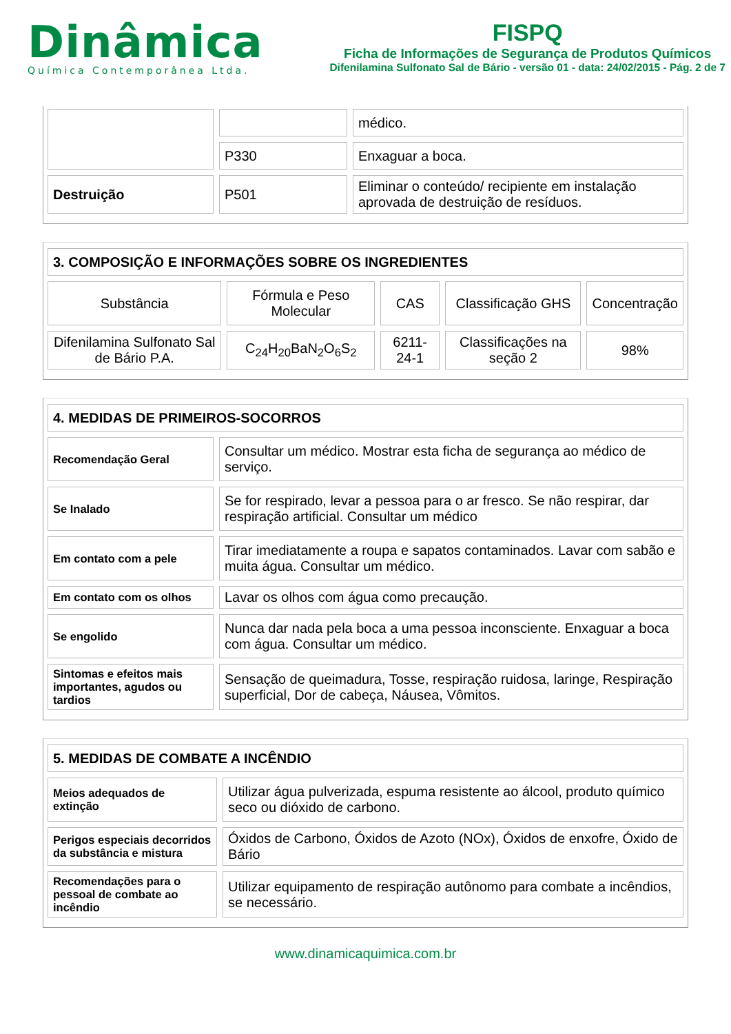Dinâmica
Química Contemporânea Ltda.
FISPQ
Ficha de Informações de Segurança de Produtos Químicos
Difenilamina Sulfonato Sal de Bário - versão 01 - data: 24/02/2015 - Pág. 2 de 7
| | | médico. |
| | P330 | Enxaguar a boca. |
| Destruição | P501 | Eliminar o conteúdo/ recipiente em instalação aprovada de destruição de resíduos. |
| 3. COMPOSIÇÃO E INFORMAÇÕES SOBRE OS INGREDIENTES | | | | |
| --- | --- | --- | --- | --- |
| Substância | Fórmula e Peso Molecular | CAS | Classificação GHS | Concentração |
| Difenilamina Sulfonato Sal de Bário P.A. | C<sub>24</sub>H<sub>20</sub>BaN<sub>2</sub>O<sub>6</sub>S<sub>2</sub> | 6211-24-1 | Classificações na seção 2 | 98% |
| 4. MEDIDAS DE PRIMEIROS-SOCORROS | |
| --- | --- |
| Recomendação Geral | Consultar um médico. Mostrar esta ficha de segurança ao médico de serviço. |
| Se Inalado | Se for respirado, levar a pessoa para o ar fresco. Se não respirar, dar respiração artificial. Consultar um médico |
| Em contato com a pele | Tirar imediatamente a roupa e sapatos contaminados. Lavar com sabão e muita água. Consultar um médico. |
| Em contato com os olhos | Lavar os olhos com água como precaução. |
| Se engolido | Nunca dar nada pela boca a uma pessoa inconsciente. Enxaguar a boca com água. Consultar um médico. |
| Sintomas e efeitos mais importantes, agudos ou tardios | Sensação de queimadura, Tosse, respiração ruidosa, laringe, Respiração superficial, Dor de cabeça, Náusea, Vômitos. |
| 5. MEDIDAS DE COMBATE A INCÊNDIO | |
| --- | --- |
| Meios adequados de extinção | Utilizar água pulverizada, espuma resistente ao álcool, produto químico seco ou dióxido de carbono. |
| Perigos especiais decorridos da substância e mistura | Óxidos de Carbono, Óxidos de Azoto (NOx), Óxidos de enxofre, Óxido de Bário |
| Recomendações para o pessoal de combate ao incêndio | Utilizar equipamento de respiração autônomo para combate a incêndios, se necessário. |
www.dinamicaquimica.com.br